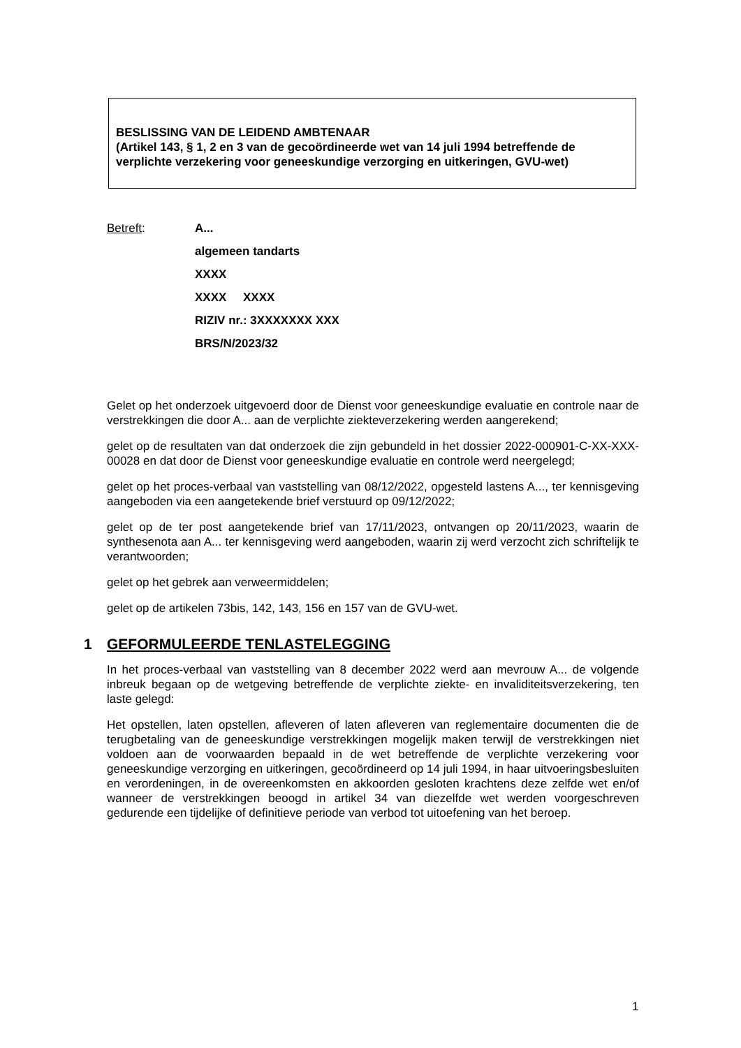BESLISSING VAN DE LEIDEND AMBTENAAR
(Artikel 143, § 1, 2 en 3 van de gecoördineerde wet van 14 juli 1994 betreffende de verplichte verzekering voor geneeskundige verzorging en uitkeringen, GVU-wet)
Betreft: A...
algemeen tandarts
XXXX
XXXX XXXX
RIZIV nr.: 3XXXXXXX XXX
BRS/N/2023/32
Gelet op het onderzoek uitgevoerd door de Dienst voor geneeskundige evaluatie en controle naar de verstrekkingen die door A... aan de verplichte ziekteverzekering werden aangerekend;
gelet op de resultaten van dat onderzoek die zijn gebundeld in het dossier 2022-000901-C-XX-XXX-00028 en dat door de Dienst voor geneeskundige evaluatie en controle werd neergelegd;
gelet op het proces-verbaal van vaststelling van 08/12/2022, opgesteld lastens A..., ter kennisgeving aangeboden via een aangetekende brief verstuurd op 09/12/2022;
gelet op de ter post aangetekende brief van 17/11/2023, ontvangen op 20/11/2023, waarin de synthesenota aan A... ter kennisgeving werd aangeboden, waarin zij werd verzocht zich schriftelijk te verantwoorden;
gelet op het gebrek aan verweermiddelen;
gelet op de artikelen 73bis, 142, 143, 156 en 157 van de GVU-wet.
1 GEFORMULEERDE TENLASTELEGGING
In het proces-verbaal van vaststelling van 8 december 2022 werd aan mevrouw A... de volgende inbreuk begaan op de wetgeving betreffende de verplichte ziekte- en invaliditeitsverzekering, ten laste gelegd:
Het opstellen, laten opstellen, afleveren of laten afleveren van reglementaire documenten die de terugbetaling van de geneeskundige verstrekkingen mogelijk maken terwijl de verstrekkingen niet voldoen aan de voorwaarden bepaald in de wet betreffende de verplichte verzekering voor geneeskundige verzorging en uitkeringen, gecoördineerd op 14 juli 1994, in haar uitvoeringsbesluiten en verordeningen, in de overeenkomsten en akkoorden gesloten krachtens deze zelfde wet en/of wanneer de verstrekkingen beoogd in artikel 34 van diezelfde wet werden voorgeschreven gedurende een tijdelijke of definitieve periode van verbod tot uitoefening van het beroep.
1